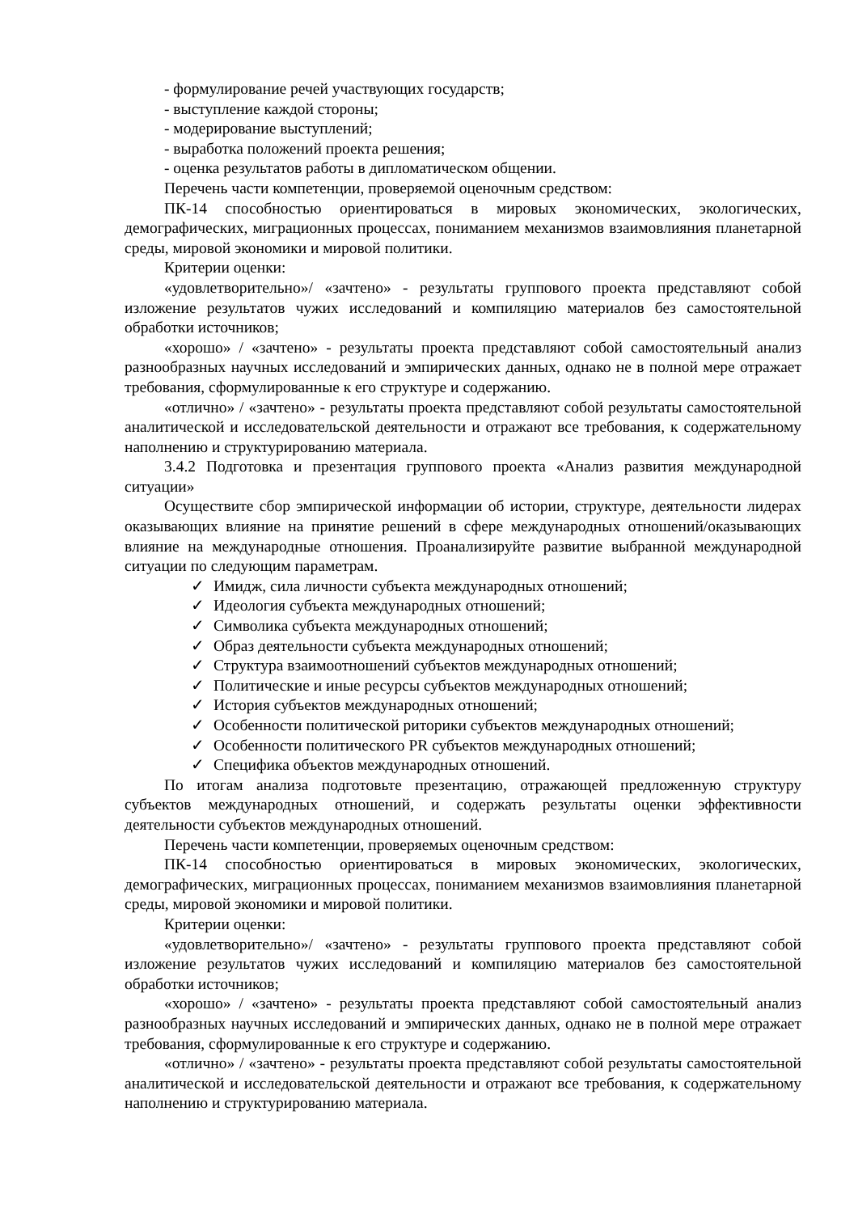- формулирование речей участвующих государств;
- выступление каждой стороны;
- модерирование выступлений;
- выработка положений проекта решения;
- оценка результатов работы в дипломатическом общении.
Перечень части компетенции, проверяемой оценочным средством:
ПК-14 способностью ориентироваться в мировых экономических, экологических, демографических, миграционных процессах, пониманием механизмов взаимовлияния планетарной среды, мировой экономики и мировой политики.
Критерии оценки:
«удовлетворительно»/ «зачтено» - результаты группового проекта представляют собой изложение результатов чужих исследований и компиляцию материалов без самостоятельной обработки источников;
«хорошо» / «зачтено» - результаты проекта представляют собой самостоятельный анализ разнообразных научных исследований и эмпирических данных, однако не в полной мере отражает требования, сформулированные к его структуре и содержанию.
«отлично» / «зачтено» - результаты проекта представляют собой результаты самостоятельной аналитической и исследовательской деятельности и отражают все требования, к содержательному наполнению и структурированию материала.
3.4.2 Подготовка и презентация группового проекта «Анализ развития международной ситуации»
Осуществите сбор эмпирической информации об истории, структуре, деятельности лидерах оказывающих влияние на принятие решений в сфере международных отношений/оказывающих влияние на международные отношения. Проанализируйте развитие выбранной международной ситуации по следующим параметрам.
✓ Имидж, сила личности субъекта международных отношений;
✓ Идеология субъекта международных отношений;
✓ Символика субъекта международных отношений;
✓ Образ деятельности субъекта международных отношений;
✓ Структура взаимоотношений субъектов международных отношений;
✓ Политические и иные ресурсы субъектов международных отношений;
✓ История субъектов международных отношений;
✓ Особенности политической риторики субъектов международных отношений;
✓ Особенности политического PR субъектов международных отношений;
✓ Специфика объектов международных отношений.
По итогам анализа подготовьте презентацию, отражающей предложенную структуру субъектов международных отношений, и содержать результаты оценки эффективности деятельности субъектов международных отношений.
Перечень части компетенции, проверяемых оценочным средством:
ПК-14 способностью ориентироваться в мировых экономических, экологических, демографических, миграционных процессах, пониманием механизмов взаимовлияния планетарной среды, мировой экономики и мировой политики.
Критерии оценки:
«удовлетворительно»/ «зачтено» - результаты группового проекта представляют собой изложение результатов чужих исследований и компиляцию материалов без самостоятельной обработки источников;
«хорошо» / «зачтено» - результаты проекта представляют собой самостоятельный анализ разнообразных научных исследований и эмпирических данных, однако не в полной мере отражает требования, сформулированные к его структуре и содержанию.
«отлично» / «зачтено» - результаты проекта представляют собой результаты самостоятельной аналитической и исследовательской деятельности и отражают все требования, к содержательному наполнению и структурированию материала.